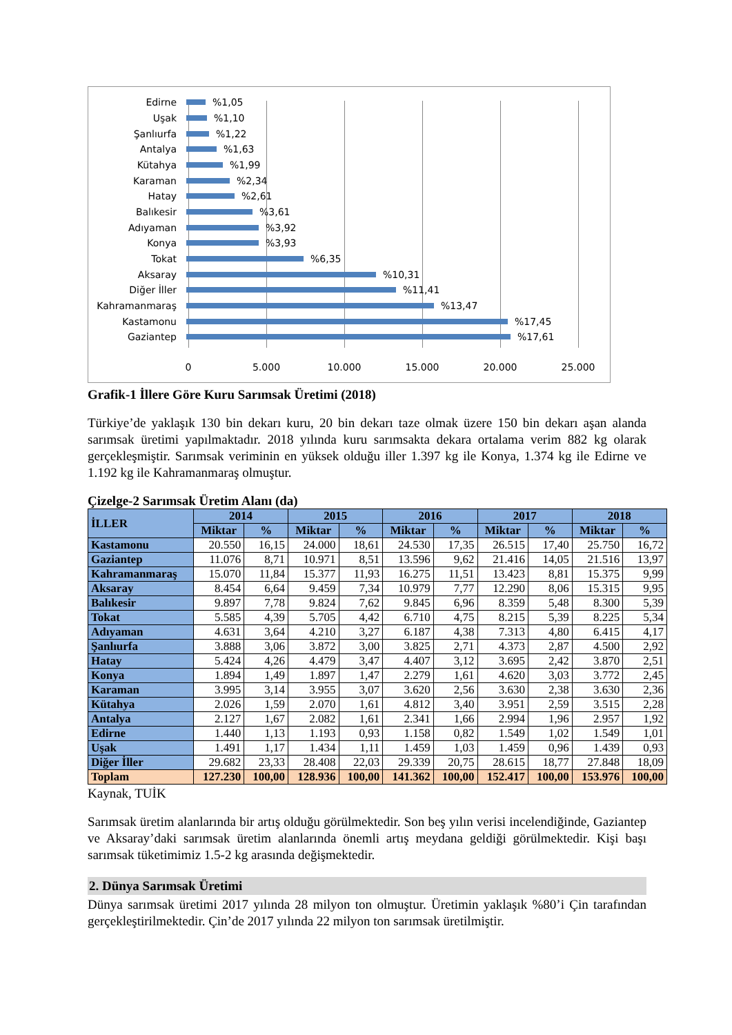Edirne %1,05
Uşak %1,10
Şanlıurfa %1,22
Antalya %1,63
Kütahya %1,99
Karaman %2,34
Hatay %2,61
Balıkesir %3,61
Adıyaman %3,92
Konya %3,93
Tokat %6,35
Aksaray %10,31
Diğer İller %11,41
Kahramanmaraş %13,47
Kastamonu %17,45
Gaziantep %17,61
0 5.000 10.000 15.000 20.000 25.000
Grafik-1 İllere Göre Kuru Sarımsak Üretimi (2018)
Türkiye’de yaklaşık 130 bin dekarı kuru, 20 bin dekarı taze olmak üzere 150 bin dekarı aşan alanda sarımsak üretimi yapılmaktadır. 2018 yılında kuru sarımsakta dekara ortalama verim 882 kg olarak gerçekleşmiştir. Sarımsak veriminin en yüksek olduğu iller 1.397 kg ile Konya, 1.374 kg ile Edirne ve 1.192 kg ile Kahramanmaraş olmuştur.
Çizelge-2 Sarımsak Üretim Alanı (da)
| İLLER | 2014 | | 2015 | | 2016 | | 2017 | | 2018 | |
| --- | --- | --- | --- | --- | --- | --- | --- | --- | --- | --- |
| | Miktar | % | Miktar | % | Miktar | % | Miktar | % | Miktar | % |
| Kastamonu | 20.550 | 16,15 | 24.000 | 18,61 | 24.530 | 17,35 | 26.515 | 17,40 | 25.750 | 16,72 |
| Gaziantep | 11.076 | 8,71 | 10.971 | 8,51 | 13.596 | 9,62 | 21.416 | 14,05 | 21.516 | 13,97 |
| Kahramanmaraş | 15.070 | 11,84 | 15.377 | 11,93 | 16.275 | 11,51 | 13.423 | 8,81 | 15.375 | 9,99 |
| Aksaray | 8.454 | 6,64 | 9.459 | 7,34 | 10.979 | 7,77 | 12.290 | 8,06 | 15.315 | 9,95 |
| Balıkesir | 9.897 | 7,78 | 9.824 | 7,62 | 9.845 | 6,96 | 8.359 | 5,48 | 8.300 | 5,39 |
| Tokat | 5.585 | 4,39 | 5.705 | 4,42 | 6.710 | 4,75 | 8.215 | 5,39 | 8.225 | 5,34 |
| Adıyaman | 4.631 | 3,64 | 4.210 | 3,27 | 6.187 | 4,38 | 7.313 | 4,80 | 6.415 | 4,17 |
| Şanlıurfa | 3.888 | 3,06 | 3.872 | 3,00 | 3.825 | 2,71 | 4.373 | 2,87 | 4.500 | 2,92 |
| Hatay | 5.424 | 4,26 | 4.479 | 3,47 | 4.407 | 3,12 | 3.695 | 2,42 | 3.870 | 2,51 |
| Konya | 1.894 | 1,49 | 1.897 | 1,47 | 2.279 | 1,61 | 4.620 | 3,03 | 3.772 | 2,45 |
| Karaman | 3.995 | 3,14 | 3.955 | 3,07 | 3.620 | 2,56 | 3.630 | 2,38 | 3.630 | 2,36 |
| Kütahya | 2.026 | 1,59 | 2.070 | 1,61 | 4.812 | 3,40 | 3.951 | 2,59 | 3.515 | 2,28 |
| Antalya | 2.127 | 1,67 | 2.082 | 1,61 | 2.341 | 1,66 | 2.994 | 1,96 | 2.957 | 1,92 |
| Edirne | 1.440 | 1,13 | 1.193 | 0,93 | 1.158 | 0,82 | 1.549 | 1,02 | 1.549 | 1,01 |
| Uşak | 1.491 | 1,17 | 1.434 | 1,11 | 1.459 | 1,03 | 1.459 | 0,96 | 1.439 | 0,93 |
| Diğer İller | 29.682 | 23,33 | 28.408 | 22,03 | 29.339 | 20,75 | 28.615 | 18,77 | 27.848 | 18,09 |
| Toplam | 127.230 | 100,00 | 128.936 | 100,00 | 141.362 | 100,00 | 152.417 | 100,00 | 153.976 | 100,00 |
Kaynak, TUİK
Sarımsak üretim alanlarında bir artış olduğu görülmektedir. Son beş yılın verisi incelendiğinde, Gaziantep ve Aksaray’daki sarımsak üretim alanlarında önemli artış meydana geldiği görülmektedir. Kişi başı sarımsak tüketimimiz 1.5-2 kg arasında değişmektedir.
2. Dünya Sarımsak Üretimi
Dünya sarımsak üretimi 2017 yılında 28 milyon ton olmuştur. Üretimin yaklaşık %80’i Çin tarafından gerçekleştirilmektedir. Çin’de 2017 yılında 22 milyon ton sarımsak üretilmiştir.